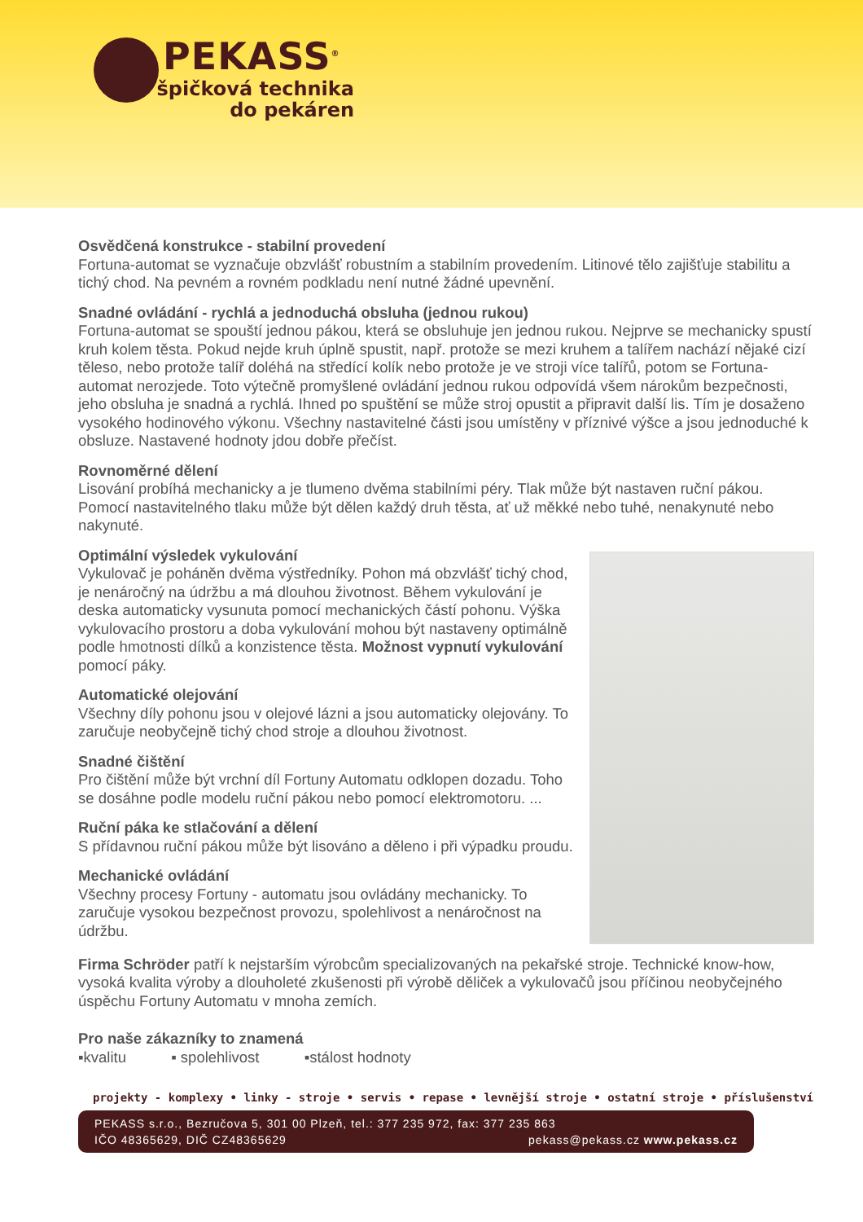PEKASS<sup>®</sup>
špičková technika
do pekáren
Osvědčená konstrukce - stabilní provedení
Fortuna-automat se vyznačuje obzvlášť robustním a stabilním provedením. Litinové tělo zajišťuje stabilitu a tichý chod. Na pevném a rovném podkladu není nutné žádné upevnění.
Snadné ovládání - rychlá a jednoduchá obsluha (jednou rukou)
Fortuna-automat se spouští jednou pákou, která se obsluhuje jen jednou rukou. Nejprve se mechanicky spustí kruh kolem těsta. Pokud nejde kruh úplně spustit, např. protože se mezi kruhem a talířem nachází nějaké cizí těleso, nebo protože talíř doléhá na středící kolík nebo protože je ve stroji více talířů, potom se Fortuna-automat nerozjede. Toto výtečně promyšlené ovládání jednou rukou odpovídá všem nárokům bezpečnosti, jeho obsluha je snadná a rychlá. Ihned po spuštění se může stroj opustit a připravit další lis. Tím je dosaženo vysokého hodinového výkonu. Všechny nastavitelné části jsou umístěny v příznivé výšce a jsou jednoduché k obsluze. Nastavené hodnoty jdou dobře přečíst.
Rovnoměrné dělení
Lisování probíhá mechanicky a je tlumeno dvěma stabilními péry. Tlak může být nastaven ruční pákou. Pomocí nastavitelného tlaku může být dělen každý druh těsta, ať už měkké nebo tuhé, nenakynuté nebo nakynuté.
Optimální výsledek vykulování
Vykulovač je poháněn dvěma výstředníky. Pohon má obzvlášť tichý chod, je nenáročný na údržbu a má dlouhou životnost. Během vykulování je deska automaticky vysunuta pomocí mechanických částí pohonu. Výška vykulovacího prostoru a doba vykulování mohou být nastaveny optimálně podle hmotnosti dílků a konzistence těsta. Možnost vypnutí vykulování pomocí páky.
Automatické olejování
Všechny díly pohonu jsou v olejové lázni a jsou automaticky olejovány. To zaručuje neobyčejně tichý chod stroje a dlouhou životnost.
Snadné čištění
Pro čištění může být vrchní díl Fortuny Automatu odklopen dozadu. Toho se dosáhne podle modelu ruční pákou nebo pomocí elektromotoru. ...
Ruční páka ke stlačování a dělení
S přídavnou ruční pákou může být lisováno a děleno i při výpadku proudu.
Mechanické ovládání
Všechny procesy Fortuny - automatu jsou ovládány mechanicky. To zaručuje vysokou bezpečnost provozu, spolehlivost a nenáročnost na údržbu.
Firma Schröder patří k nejstarším výrobcům specializovaných na pekařské stroje. Technické know-how, vysoká kvalita výroby a dlouholeté zkušenosti při výrobě děliček a vykulovačů jsou příčinou neobyčejného úspěchu Fortuny Automatu v mnoha zemích.
Pro naše zákazníky to znamená
▪kvalitu ▪ spolehlivost ▪stálost hodnoty
projekty - komplexy • linky - stroje • servis • repase • levnější stroje • ostatní stroje • příslušenství
PEKASS s.r.o., Bezručova 5, 301 00 Plzeň, tel.: 377 235 972, fax: 377 235 863
IČO 48365629, DIČ CZ48365629 pekass@pekass.cz www.pekass.cz